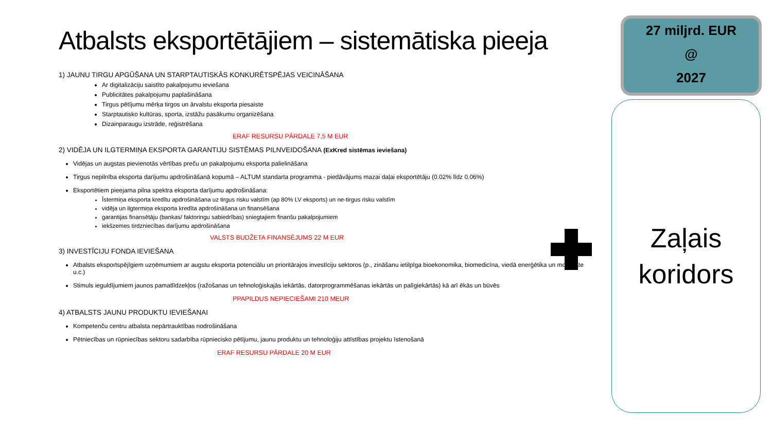Atbalsts eksportētājiem – sistemātiska pieeja
1) JAUNU TIRGU APGŪŠANA UN STARPTAUTISKĀS KONKURĒTSPĒJAS VEICINĀŠANA
Ar digitalizāciju saistīto pakalpojumu ieviešana
Publicitātes pakalpojumu paplašināšana
Tirgus pētījumu mērķa tirgos un ārvalstu eksporta piesaiste
Starptautisko kultūras, sporta, izstāžu pasākumu organizēšana
Dizainparaugu izstrāde, reģistrēšana
ERAF RESURSU PĀRDALE 7,5 M EUR
2) VIDĒJA UN ILGTERMIŅA EKSPORTA GARANTIJU SISTĒMAS PILNVEIDOŠANA (ExKred sistēmas ieviešana)
Vidējas un augstas pievienotās vērtības preču un pakalpojumu eksporta palielināšana
Tirgus nepilnība eksporta darījumu apdrošināšanā kopumā – ALTUM standarta programma - piedāvājums mazai daļai eksportētāju (0.02% līdz 0.06%)
Eksportētiem pieejama pilna spektra eksporta darījumu apdrošināšana:
Īstermiņa eksporta kredītu apdrošināšana uz tirgus risku valstīm (ap 80% LV eksports) un ne-tirgus risku valstīm
vidēja un ilgtermiņa eksporta kredīta apdrošināšana un finansēšana
garantijas finansētāju (bankas/ faktoringu sabiedrības) sniegtajiem finanšu pakalpojumiem
iekšzemes tirdzniecības darījumu apdrošināšana
VALSTS BUDŽETA FINANSĒJUMS 22 M EUR
3) INVESTĪCIJU FONDA IEVIEŠANA
Atbalsts eksportspējīgiem uzņēmumiem ar augstu eksporta potenciālu un prioritārajos investīciju sektoros (p., zināšanu ietilpīga bioekonomika, biomedicīna, viedā enerģētika un mobilitāte u.c.)
Stimuls ieguldījumiem jaunos pamatlīdzekļos (ražošanas un tehnoloģiskajās iekārtās, datorprogrammēšanas iekārtās un palīgiekārtās) kā arī ēkās un būvēs
PPAPILDUS NEPIECIEŠAMI 210 MEUR
4) ATBALSTS JAUNU PRODUKTU IEVIEŠANAI
Kompetenču centru atbalsta nepārtrauktības nodrošināšana
Pētniecības un rūpniecības sektoru sadarbība rūpniecisko pētījumu, jaunu produktu un tehnoloģiju attīstības projektu īstenošanā
ERAF RESURSU PĀRDALE 20 M EUR
27 miljrd. EUR
@
2027
Zaļais
koridors